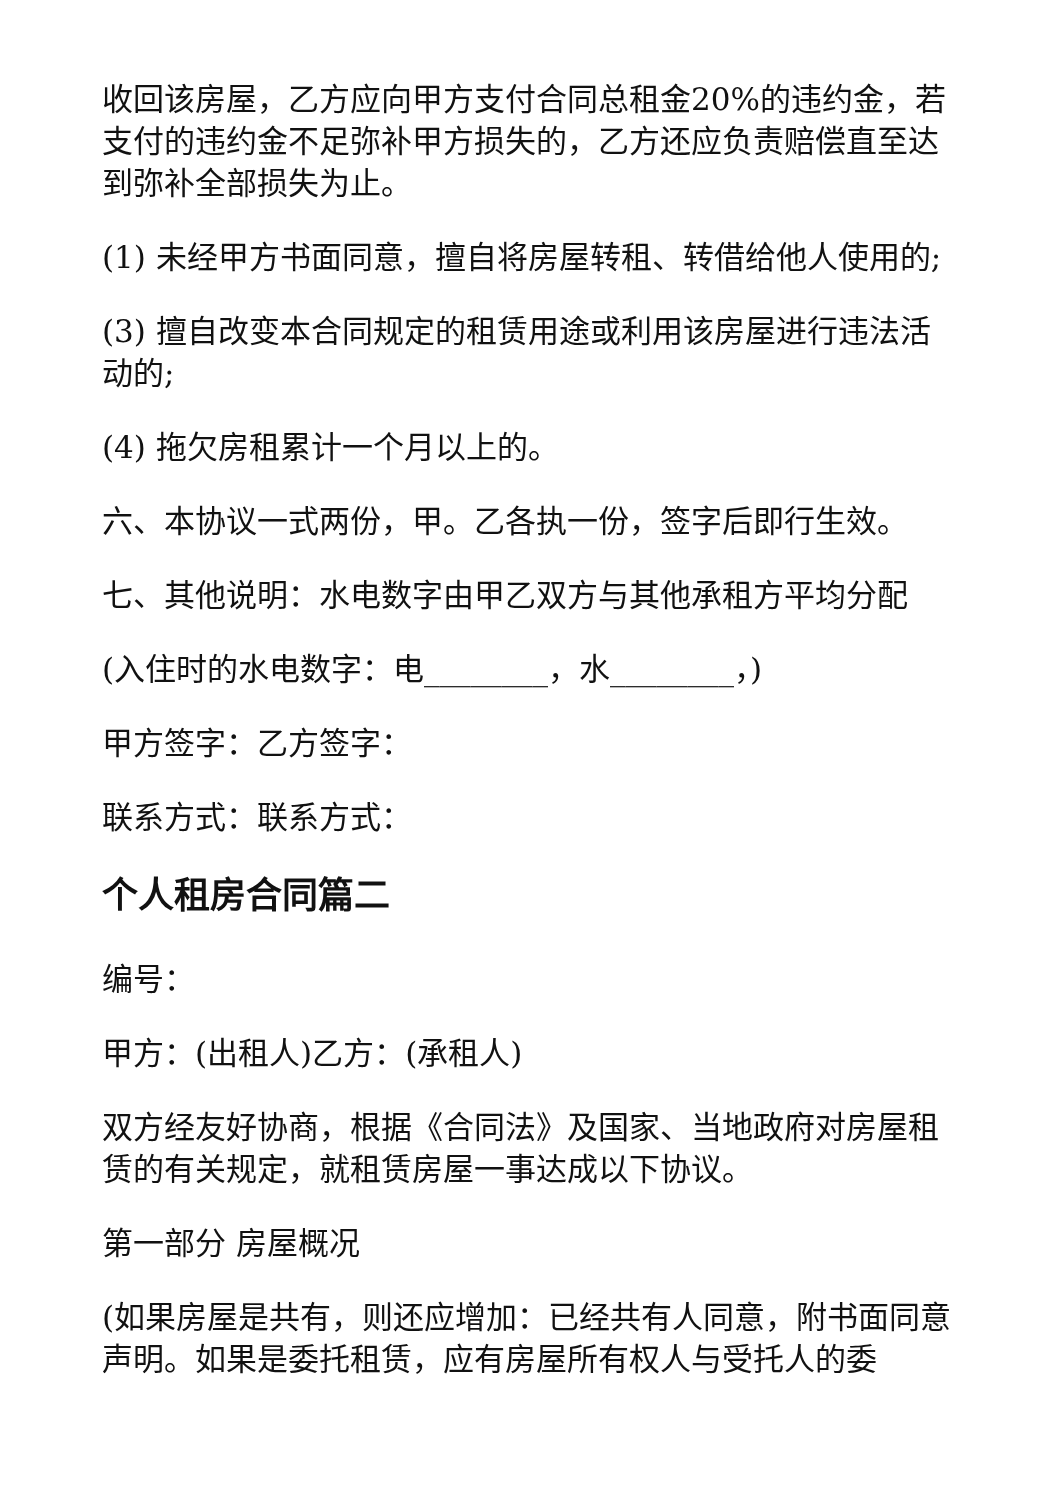收回该房屋，乙方应向甲方支付合同总租金20%的违约金，若支付的违约金不足弥补甲方损失的，乙方还应负责赔偿直至达到弥补全部损失为止。
(1) 未经甲方书面同意，擅自将房屋转租、转借给他人使用的;
(3) 擅自改变本合同规定的租赁用途或利用该房屋进行违法活动的;
(4) 拖欠房租累计一个月以上的。
六、本协议一式两份，甲。乙各执一份，签字后即行生效。
七、其他说明：水电数字由甲乙双方与其他承租方平均分配
(入住时的水电数字：电________，水________，)
甲方签字：乙方签字：
联系方式：联系方式：
个人租房合同篇二
编号：
甲方：(出租人)乙方：(承租人)
双方经友好协商，根据《合同法》及国家、当地政府对房屋租赁的有关规定，就租赁房屋一事达成以下协议。
第一部分 房屋概况
(如果房屋是共有，则还应增加：已经共有人同意，附书面同意声明。如果是委托租赁，应有房屋所有权人与受托人的委